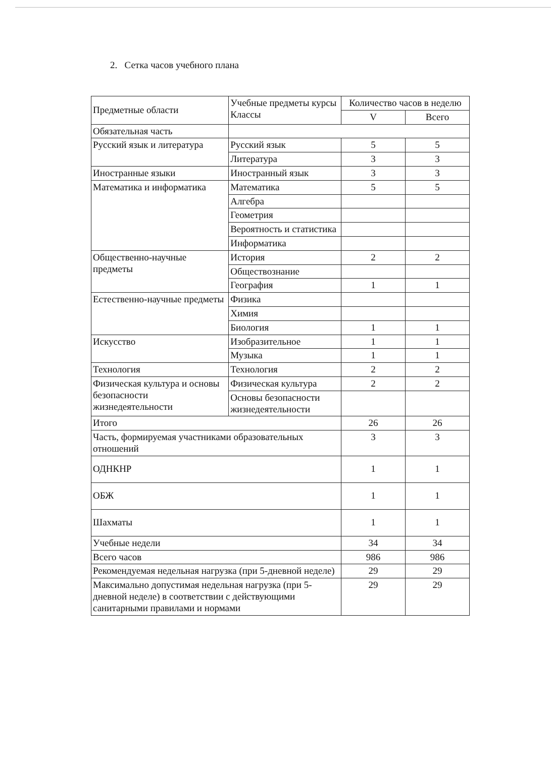2. Сетка часов учебного плана
| Предметные области | Учебные предметы курсы Классы | Количество часов в неделю | |
| --- | --- | --- | --- |
| | | V | Всего |
| Обязательная часть | | | |
| Русский язык и литература | Русский язык | 5 | 5 |
| | Литература | 3 | 3 |
| Иностранные языки | Иностранный язык | 3 | 3 |
| Математика и информатика | Математика | 5 | 5 |
| | Алгебра | | |
| | Геометрия | | |
| | Вероятность и статистика | | |
| | Информатика | | |
| Общественно-научные предметы | История | 2 | 2 |
| | Обществознание | | |
| | География | 1 | 1 |
| Естественно-научные предметы | Физика | | |
| | Химия | | |
| | Биология | 1 | 1 |
| Искусство | Изобразительное | 1 | 1 |
| | Музыка | 1 | 1 |
| Технология | Технология | 2 | 2 |
| Физическая культура и основы безопасности жизнедеятельности | Физическая культура | 2 | 2 |
| | Основы безопасности жизнедеятельности | | |
| Итого | | 26 | 26 |
| Часть, формируемая участниками образовательных отношений | | 3 | 3 |
| ОДНКНР | | 1 | 1 |
| ОБЖ | | 1 | 1 |
| Шахматы | | 1 | 1 |
| Учебные недели | | 34 | 34 |
| Всего часов | | 986 | 986 |
| Рекомендуемая недельная нагрузка (при 5-дневной неделе) | | 29 | 29 |
| Максимально допустимая недельная нагрузка (при 5-дневной неделе) в соответствии с действующими санитарными правилами и нормами | | 29 | 29 |